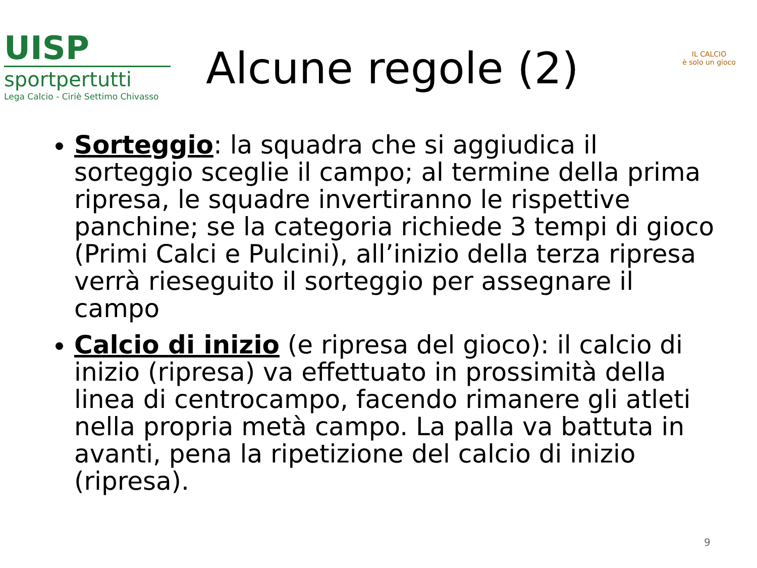UISP
sportpertutti
Lega Calcio - Ciriè Settimo Chivasso
Alcune regole (2)
IL CALCIO
è solo un gioco
Sorteggio: la squadra che si aggiudica il sorteggio sceglie il campo; al termine della prima ripresa, le squadre invertiranno le rispettive panchine; se la categoria richiede 3 tempi di gioco (Primi Calci e Pulcini), all’inizio della terza ripresa verrà rieseguito il sorteggio per assegnare il campo
Calcio di inizio (e ripresa del gioco): il calcio di inizio (ripresa) va effettuato in prossimità della linea di centrocampo, facendo rimanere gli atleti nella propria metà campo. La palla va battuta in avanti, pena la ripetizione del calcio di inizio (ripresa).
9